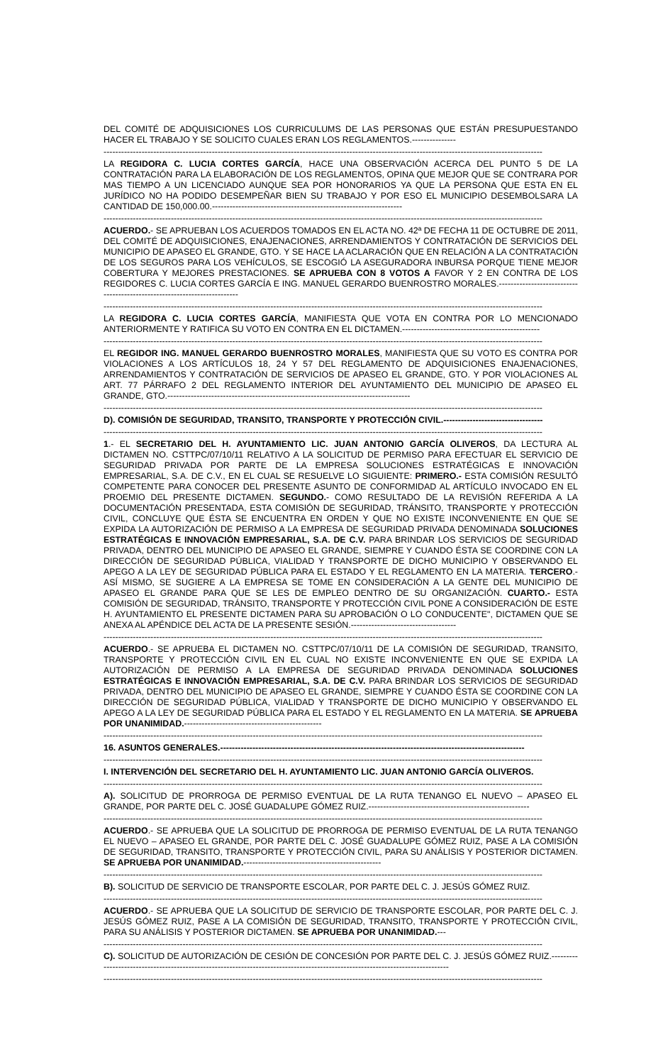DEL COMITÉ DE ADQUISICIONES LOS CURRICULUMS DE LAS PERSONAS QUE ESTÁN PRESUPUESTANDO HACER EL TRABAJO Y SE SOLICITO CUALES ERAN LOS REGLAMENTOS.---------------
------------------------------------------------------------------------------------------------------------------------------------------------------
LA REGIDORA C. LUCIA CORTES GARCÍA, HACE UNA OBSERVACIÓN ACERCA DEL PUNTO 5 DE LA CONTRATACIÓN PARA LA ELABORACIÓN DE LOS REGLAMENTOS, OPINA QUE MEJOR QUE SE CONTRARA POR MAS TIEMPO A UN LICENCIADO AUNQUE SEA POR HONORARIOS YA QUE LA PERSONA QUE ESTA EN EL JURÍDICO NO HA PODIDO DESEMPEÑAR BIEN SU TRABAJO Y POR ESO EL MUNICIPIO DESEMBOLSARA LA CANTIDAD DE 150,000.00.-----------------------------------------------------------------
------------------------------------------------------------------------------------------------------------------------------------------------------
ACUERDO.- SE APRUEBAN LOS ACUERDOS TOMADOS EN EL ACTA NO. 42ª DE FECHA 11 DE OCTUBRE DE 2011, DEL COMITÉ DE ADQUISICIONES, ENAJENACIONES, ARRENDAMIENTOS Y CONTRATACIÓN DE SERVICIOS DEL MUNICIPIO DE APASEO EL GRANDE, GTO. Y SE HACE LA ACLARACIÓN QUE EN RELACIÓN A LA CONTRATACIÓN DE LOS SEGUROS PARA LOS VEHÍCULOS, SE ESCOGIÓ LA ASEGURADORA INBURSA PORQUE TIENE MEJOR COBERTURA Y MEJORES PRESTACIONES. SE APRUEBA CON 8 VOTOS A FAVOR Y 2 EN CONTRA DE LOS REGIDORES C. LUCIA CORTES GARCÍA E ING. MANUEL GERARDO BUENROSTRO MORALES.-------------------------------------------------------------------------
------------------------------------------------------------------------------------------------------------------------------------------------------
LA REGIDORA C. LUCIA CORTES GARCÍA, MANIFIESTA QUE VOTA EN CONTRA POR LO MENCIONADO ANTERIORMENTE Y RATIFICA SU VOTO EN CONTRA EN EL DICTAMEN.-----------------------------------------------
------------------------------------------------------------------------------------------------------------------------------------------------------
EL REGIDOR ING. MANUEL GERARDO BUENROSTRO MORALES, MANIFIESTA QUE SU VOTO ES CONTRA POR VIOLACIONES A LOS ARTÍCULOS 18, 24 Y 57 DEL REGLAMENTO DE ADQUISICIONES ENAJENACIONES, ARRENDAMIENTOS Y CONTRATACIÓN DE SERVICIOS DE APASEO EL GRANDE, GTO. Y POR VIOLACIONES AL ART. 77 PÁRRAFO 2 DEL REGLAMENTO INTERIOR DEL AYUNTAMIENTO DEL MUNICIPIO DE APASEO EL GRANDE, GTO.-----------------------------------------------------------------------------------
------------------------------------------------------------------------------------------------------------------------------------------------------
D). COMISIÓN DE SEGURIDAD, TRANSITO, TRANSPORTE Y PROTECCIÓN CIVIL.----------------------------------
------------------------------------------------------------------------------------------------------------------------------------------------------
1.- EL SECRETARIO DEL H. AYUNTAMIENTO LIC. JUAN ANTONIO GARCÍA OLIVEROS, DA LECTURA AL DICTAMEN NO. CSTTPC/07/10/11 RELATIVO A LA SOLICITUD DE PERMISO PARA EFECTUAR EL SERVICIO DE SEGURIDAD PRIVADA POR PARTE DE LA EMPRESA SOLUCIONES ESTRATÉGICAS E INNOVACIÓN EMPRESARIAL, S.A. DE C.V., EN EL CUAL SE RESUELVE LO SIGUIENTE: PRIMERO.- ESTA COMISIÓN RESULTÓ COMPETENTE PARA CONOCER DEL PRESENTE ASUNTO DE CONFORMIDAD AL ARTÍCULO INVOCADO EN EL PROEMIO DEL PRESENTE DICTAMEN. SEGUNDO.- COMO RESULTADO DE LA REVISIÓN REFERIDA A LA DOCUMENTACIÓN PRESENTADA, ESTA COMISIÓN DE SEGURIDAD, TRÁNSITO, TRANSPORTE Y PROTECCIÓN CIVIL, CONCLUYE QUE ÉSTA SE ENCUENTRA EN ORDEN Y QUE NO EXISTE INCONVENIENTE EN QUE SE EXPIDA LA AUTORIZACIÓN DE PERMISO A LA EMPRESA DE SEGURIDAD PRIVADA DENOMINADA SOLUCIONES ESTRATÉGICAS E INNOVACIÓN EMPRESARIAL, S.A. DE C.V. PARA BRINDAR LOS SERVICIOS DE SEGURIDAD PRIVADA, DENTRO DEL MUNICIPIO DE APASEO EL GRANDE, SIEMPRE Y CUANDO ÉSTA SE COORDINE CON LA DIRECCIÓN DE SEGURIDAD PÚBLICA, VIALIDAD Y TRANSPORTE DE DICHO MUNICIPIO Y OBSERVANDO EL APEGO A LA LEY DE SEGURIDAD PÚBLICA PARA EL ESTADO Y EL REGLAMENTO EN LA MATERIA. TERCERO.- ASÍ MISMO, SE SUGIERE A LA EMPRESA SE TOME EN CONSIDERACIÓN A LA GENTE DEL MUNICIPIO DE APASEO EL GRANDE PARA QUE SE LES DE EMPLEO DENTRO DE SU ORGANIZACIÓN. CUARTO.- ESTA COMISIÓN DE SEGURIDAD, TRÁNSITO, TRANSPORTE Y PROTECCIÓN CIVIL PONE A CONSIDERACIÓN DE ESTE H. AYUNTAMIENTO EL PRESENTE DICTAMEN PARA SU APROBACIÓN O LO CONDUCENTE", DICTAMEN QUE SE ANEXA AL APÉNDICE DEL ACTA DE LA PRESENTE SESIÓN.------------------------------------
------------------------------------------------------------------------------------------------------------------------------------------------------
ACUERDO.- SE APRUEBA EL DICTAMEN NO. CSTTPC/07/10/11 DE LA COMISIÓN DE SEGURIDAD, TRANSITO, TRANSPORTE Y PROTECCIÓN CIVIL EN EL CUAL NO EXISTE INCONVENIENTE EN QUE SE EXPIDA LA AUTORIZACIÓN DE PERMISO A LA EMPRESA DE SEGURIDAD PRIVADA DENOMINADA SOLUCIONES ESTRATÉGICAS E INNOVACIÓN EMPRESARIAL, S.A. DE C.V. PARA BRINDAR LOS SERVICIOS DE SEGURIDAD PRIVADA, DENTRO DEL MUNICIPIO DE APASEO EL GRANDE, SIEMPRE Y CUANDO ÉSTA SE COORDINE CON LA DIRECCIÓN DE SEGURIDAD PÚBLICA, VIALIDAD Y TRANSPORTE DE DICHO MUNICIPIO Y OBSERVANDO EL APEGO A LA LEY DE SEGURIDAD PÚBLICA PARA EL ESTADO Y EL REGLAMENTO EN LA MATERIA. SE APRUEBA POR UNANIMIDAD.-----------------------------------------------
------------------------------------------------------------------------------------------------------------------------------------------------------
16. ASUNTOS GENERALES.--------------------------------------------------------------------------------------------------------
------------------------------------------------------------------------------------------------------------------------------------------------------
I. INTERVENCIÓN DEL SECRETARIO DEL H. AYUNTAMIENTO LIC. JUAN ANTONIO GARCÍA OLIVEROS.
------------------------------------------------------------------------------------------------------------------------------------------------------
A). SOLICITUD DE PRORROGA DE PERMISO EVENTUAL DE LA RUTA TENANGO EL NUEVO – APASEO EL GRANDE, POR PARTE DEL C. JOSÉ GUADALUPE GÓMEZ RUIZ.-------------------------------------------------------
------------------------------------------------------------------------------------------------------------------------------------------------------
ACUERDO.- SE APRUEBA QUE LA SOLICITUD DE PRORROGA DE PERMISO EVENTUAL DE LA RUTA TENANGO EL NUEVO – APASEO EL GRANDE, POR PARTE DEL C. JOSÉ GUADALUPE GÓMEZ RUIZ, PASE A LA COMISIÓN DE SEGURIDAD, TRANSITO, TRANSPORTE Y PROTECCIÓN CIVIL, PARA SU ANÁLISIS Y POSTERIOR DICTAMEN. SE APRUEBA POR UNANIMIDAD.-----------------------------------------------
------------------------------------------------------------------------------------------------------------------------------------------------------
B). SOLICITUD DE SERVICIO DE TRANSPORTE ESCOLAR, POR PARTE DEL C. J. JESÚS GÓMEZ RUIZ.
------------------------------------------------------------------------------------------------------------------------------------------------------
ACUERDO.- SE APRUEBA QUE LA SOLICITUD DE SERVICIO DE TRANSPORTE ESCOLAR, POR PARTE DEL C. J. JESÚS GÓMEZ RUIZ, PASE A LA COMISIÓN DE SEGURIDAD, TRANSITO, TRANSPORTE Y PROTECCIÓN CIVIL, PARA SU ANÁLISIS Y POSTERIOR DICTAMEN. SE APRUEBA POR UNANIMIDAD.---
------------------------------------------------------------------------------------------------------------------------------------------------------
C). SOLICITUD DE AUTORIZACIÓN DE CESIÓN DE CONCESIÓN POR PARTE DEL C. J. JESÚS GÓMEZ RUIZ.-------------------------------------------------------------------------------------------------------------------------------
------------------------------------------------------------------------------------------------------------------------------------------------------